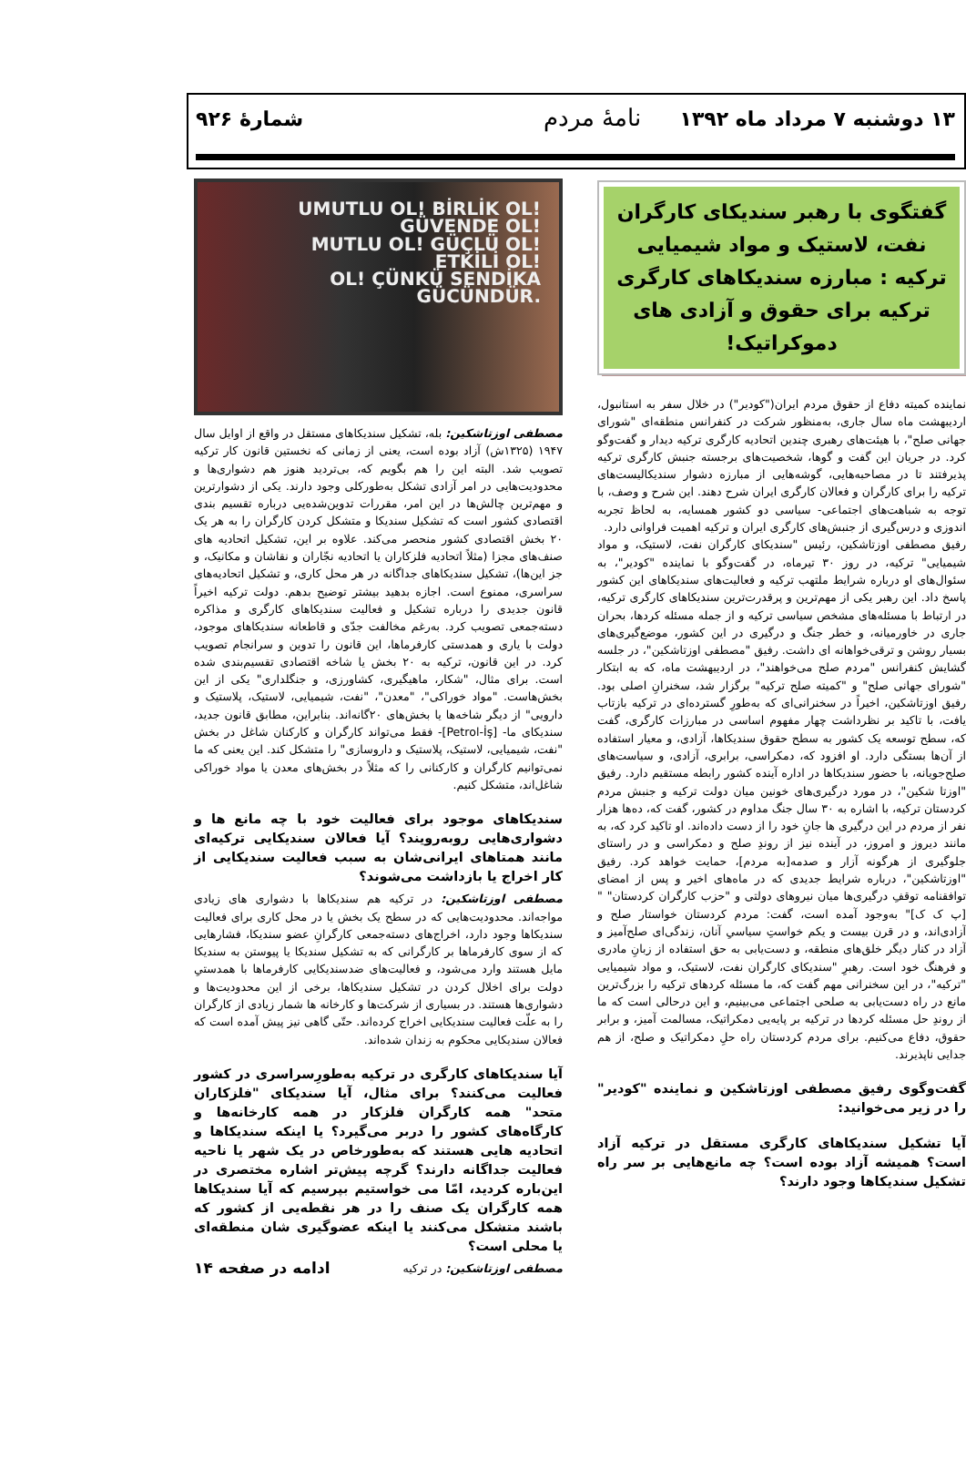۱۳ دوشنبه ۷ مرداد ماه ۱۳۹۲ نامهٔ مردم
شمارهٔ ۹۲۶
گفتگوی با رهبر سندیکای کارگران نفت، لاستیک و مواد شیمیایی ترکیه : مبارزه سندیکاهای کارگری ترکیه برای حقوق و آزادی های دموکراتیک!
نماینده کمیته دفاع از حقوق مردم ایران("کودیر") در خلال سفر به استانبول، اردیبهشت ماه سال جاری، به‌منظور شرکت در کنفرانس منطقه‌ای "شورای جهانی صلح"، با هیئت‌های رهبری چندین اتحادیه کارگری ترکیه دیدار و گفت‌وگو کرد. در جریان این گفت و گوها، شخصیت‌های برجسته جنبش کارگری ترکیه پذیرفتند تا در مصاحبه‌هایی، گوشه‌هایی از مبارزه دشوار سندیکالیست‌های ترکیه را برای کارگران و فعالان کارگری ایران شرح دهند. این شرح و وصف، با توجه به شباهت‌های اجتماعی- سیاسی دو کشور همسایه، به لحاظ تجربه اندوزی و درس‌گیری از جنبش‌های کارگری ایران و ترکیه اهمیت فراوانی دارد.
رفیق مصطفی اوزتاشکین، رئیس "سندیکای کارگران نفت، لاستیک، و مواد شیمیایی" ترکیه، در روز ۳۰ تیرماه، در گفت‌وگو با نماینده "کودیر"، به سئوال‌های او درباره شرایط ملتهب ترکیه و فعالیت‌های سندیکاهای این کشور پاسخ داد. این رهبر یکی از مهم‌ترین و پرقدرت‌ترین سندیکاهای کارگری ترکیه، در ارتباط با مسئله‌های مشخص سیاسی ترکیه و از جمله مسئله کردها، بحران جاری در خاورمیانه، و خطر جنگ و درگیری در این کشور، موضع‌گیری‌های بسیار روشن و ترقی‌خواهانه ای داشت. رفیق "مصطفی اوزتاشکین"، در جلسه گشایش کنفرانس "مردم صلح می‌خواهند"، در اردیبهشت ماه، که به ابتکار "شورای جهانی صلح" و "کمیته صلح ترکیه" برگزار شد، سخنرانِ اصلی بود. رفیق اوزتاشکین، اخیراً در سخنرانی‌ای که به‌طورِ گسترده‌ای در ترکیه بازتاب یافت، با تاکید بر نظرداشت چهار مفهوم اساسی در مبارزات کارگری، گفت که، سطح توسعه یک کشور به سطح حقوق سندیکاها، آزادی، و معیار استفاده از آن‌ها بستگی دارد. او افزود که، دمکراسی، برابری، آزادی، و سیاست‌های صلح‌جویانه، با حضور سندیکاها در اداره آینده کشور رابطه مستقیم دارد. رفیق "اوزتا شکین"، در مورد درگیری‌های خونین میان دولت ترکیه و جنبش مردم کردستان ترکیه، با اشاره به ۳۰ سال جنگ مداوم در کشور، گفت که، ده‌ها هزار نفر از مردم در این درگیری ها جانِ خود را از دست داده‌اند. او تاکید کرد که، به مانند دیروز و امروز، در آینده نیز از روندِ صلح و دمکراسی و در راستای جلوگیری از هرگونه آزار و صدمه[به مردم]، حمایت خواهد کرد. رفیق "اوزتاشکین"، درباره شرایط جدیدی که در ماه‌های اخیر و پس از امضای توافقنامه توقفِ درگیری‌ها میان نیروهای دولتی و "حزب کارگران کردستان" "[پ ک ک]" به‌وجود آمده است، گفت: مردم کردستان خواستار صلح و آزادی‌اند، و در قرن بیست و یکم خواستِ سیاسیِ آنان، زندگی‌ای صلح‌آمیز و آزاد در کنار دیگر خلق‌های منطقه، و دست‌یابی به حق استفاده از زبانِ مادری و فرهنگ خود است. رهبرِ "سندیکای کارگران نفت، لاستیک، و مواد شیمیایی "ترکیه"، در این سخنرانی مهم گفت که، ما مسئله کردهای ترکیه را بزرگ‌ترین مانع در راه دست‌یابی به صلحی اجتماعی می‌بینیم، و این درحالی است که ما از روندِ حل مسئله کردها در ترکیه بر پایه‌یی دمکراتیک، مسالمت آمیز، و برابر حقوق، دفاع می‌کنیم. برای مردم کردستان راه حلِ دمکراتیک و صلح، از هم جدایی ناپذیرند.
گفت‌وگوی رفیق مصطفی اوزتاشکین و نماینده "کودیر" را در زیر می‌خوانید:
آیا تشکیل سندیکاهای کارگری مستقل در ترکیه آزاد است؟ همیشه آزاد بوده است؟ چه مانع‌هایی بر سر راه تشکیل سندیکاها وجود دارند؟
UMUTLU OL! BİRLİK OL!
GÜVENDE OL!
MUTLU OL! GÜÇLÜ OL!
ETKİLİ OL!
OL! ÇÜNKÜ SENDİKA GÜCÜNDÜR.
مصطفی اوزتاشکین: بله، تشکیل سندیکاهای مستقل در واقع از اوایل سال ۱۹۴۷ (۱۳۲۵ش) آزاد بوده است، یعنی از زمانی که نخستین قانون کار ترکیه تصویب شد. البته این را هم بگویم که، بی‌تردید هنوز هم دشواری‌ها و محدودیت‌هایی در امر آزادی تشکل به‌طورکلی وجود دارند. یکی از دشوارترین و مهم‌ترین چالش‌ها در این امر، مقررات تدوین‌شده‌یی درباره تقسیم بندی اقتصادی کشور است که تشکیل سندیکا و متشکل کردن کارگران را به هر یک ۲۰ بخش اقتصادی کشور منحصر می‌کند. علاوه بر این، تشکیل اتحادیه های صنف‌های مجزا (مثلاً اتحادیه فلزکاران یا اتحادیه نجّاران و نقاشان و مکانیک، و جز این‌ها)، تشکیل سندیکاهای جداگانه در هر محل کاری، و تشکیل اتحادیه‌های سراسری، ممنوع است. اجازه بدهید بیشتر توضیح بدهم. دولت ترکیه اخیراً قانون جدیدی را درباره تشکیل و فعالیت سندیکاهای کارگری و مذاکره دسته‌جمعی تصویب کرد. به‌رغم مخالفت جدّی و قاطعانه سندیکاهای موجود، دولت با یاری و همدستی کارفرماها، این قانون را تدوین و سرانجام تصویب کرد. در این قانون، ترکیه به ۲۰ بخش یا شاخه اقتصادی تقسیم‌بندی شده است. برای مثال، "شکار، ماهیگیری، کشاورزی، و جنگلداری" یکی از این بخش‌هاست. "مواد خوراکی"، "معدن"، "نفت، شیمیایی، لاستیک، پلاستیک و دارویی" از دیگر شاخه‌ها یا بخش‌های ۲۰گانه‌اند. بنابراین، مطابق قانون جدید، سندیکای ما- [Petrol-İş]- فقط می‌تواند کارگران و کارکنان شاغل در بخش "نفت، شیمیایی، لاستیک، پلاستیک و داروسازی" را متشکل کند. این یعنی که ما نمی‌توانیم کارگران و کارکنانی را که مثلاً در بخش‌های معدن یا مواد خوراکی شاغل‌اند، متشکل کنیم.
سندیکاهای موجود برای فعالیت خود با چه مانع ها و دشواری‌هایی روبه‌رویند؟ آیا فعالان سندیکایی ترکیه‌ای مانند همتاهای ایرانی‌شان به سبب فعالیت سندیکایی از کار اخراج یا بازداشت می‌شوند؟
مصطفی اوزتاشکین: در ترکیه هم سندیکاها با دشواری های زیادی مواجه‌اند. محدودیت‌هایی که در سطح یک بخش یا در محل کاری برای فعالیت سندیکاها وجود دارد، اخراج‌های دسته‌جمعی کارگرانِ عضو سندیکا، فشارهایی که از سوی کارفرماها بر کارگرانی که به تشکیل سندیکا یا پیوستن به سندیکا مایل هستند وارد می‌شود، و فعالیت‌های ضدسندیکایی کارفرماها با همدستیِ دولت برای اخلال کردن در تشکیل سندیکاها، برخی از این محدودیت‌ها و دشواری‌ها هستند. در بسیاری از شرکت‌ها و کارخانه ها شمار زیادی از کارگران را به علّت فعالیت سندیکایی اخراج کرده‌اند. حتّی گاهی نیز پیش آمده است که فعالان سندیکایی محکوم به زندان شده‌اند.
آیا سندیکاهای کارگری در ترکیه به‌طورِسراسری در کشور فعالیت می‌کنند؟ برای مثال، آیا سندیکای "فلزکاران متحد" همه کارگران فلزکار در همه کارخانه‌ها و کارگاه‌های کشور را دربر می‌گیرد؟ یا اینکه سندیکاها و اتحادیه هایی هستند که به‌طورخاص در یک شهر یا ناحیه فعالیت جداگانه دارند؟ گرچه پیش‌تر اشاره مختصری در این‌باره کردید، امّا می خواستیم بپرسیم که آیا سندیکاها همه کارگران یک صنف را در هر نقطه‌یی از کشور که باشند متشکل می‌کنند یا اینکه عضوگیری شان منطقه‌ای یا محلی است؟
مصطفی اوزتاشکین: در ترکیه ادامه در صفحه ۱۴